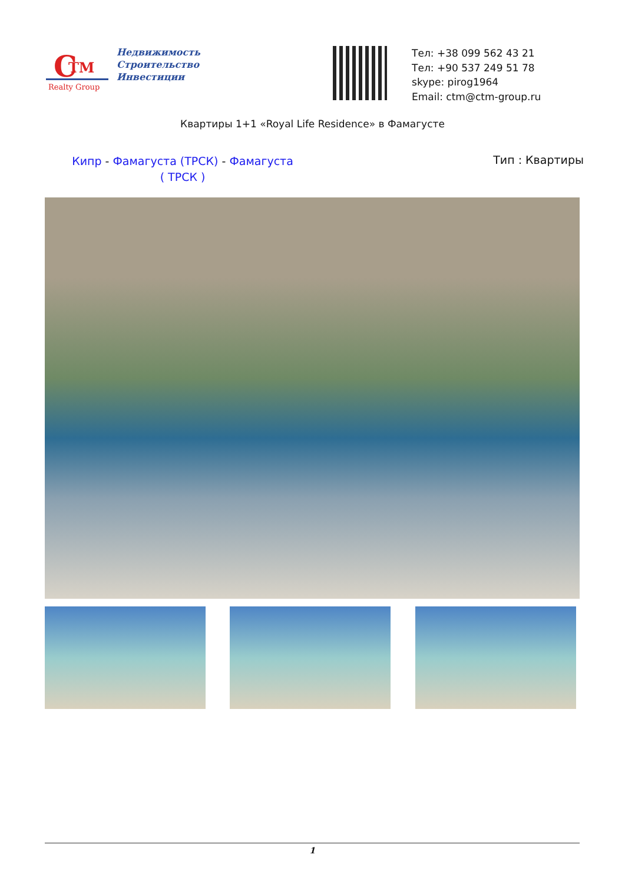C
TM
Realty Group
Недвижимость
Строительство
Инвестиции
Тел: +38 099 562 43 21
Тел: +90 537 249 51 78
skype: pirog1964
Email: ctm@ctm-group.ru
Квартиры 1+1 «Royal Life Residence» в Фамагусте
Кипр - Фамагуста (ТРСК) - Фамагуста ( ТРСК )
Тип : Квартиры
1